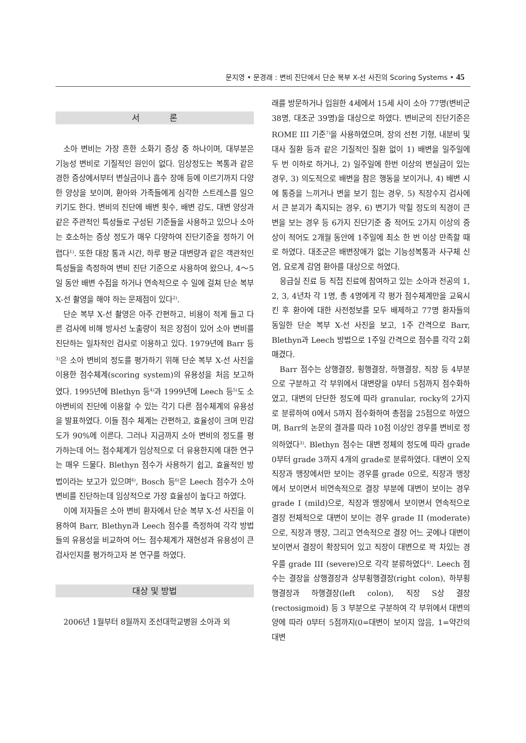문지영 • 문경래 : 변비 진단에서 단순 복부 X-선 사진의 Scoring Systems • 45
서 론
소아 변비는 가장 흔한 소화기 증상 중 하나이며, 대부분은 기능성 변비로 기질적인 원인이 없다. 임상정도는 복통과 같은 경한 증상에서부터 변실금이나 흡수 장애 등에 이르기까지 다양한 양상을 보이며, 환아와 가족들에게 심각한 스트레스를 일으키기도 한다. 변비의 진단에 배변 횟수, 배변 강도, 대변 양상과 같은 주관적인 특성들로 구성된 기준들을 사용하고 있으나 소아는 호소하는 증상 정도가 매우 다양하여 진단기준을 정하기 어렵다<sup>1)</sup>. 또한 대장 통과 시간, 하루 평균 대변량과 같은 객관적인 특성들을 측정하여 변비 진단 기준으로 사용하여 왔으나, 4～5일 동안 배변 수집을 하거나 연속적으로 수 일에 걸쳐 단순 복부 X-선 촬영을 해야 하는 문제점이 있다<sup>2)</sup>.
단순 복부 X-선 촬영은 아주 간편하고, 비용이 적게 들고 다른 검사에 비해 방사선 노출량이 적은 장점이 있어 소아 변비를 진단하는 일차적인 검사로 이용하고 있다. 1979년에 Barr 등<sup>3)</sup>은 소아 변비의 정도를 평가하기 위해 단순 복부 X-선 사진을 이용한 점수체계(scoring system)의 유용성을 처음 보고하였다. 1995년에 Blethyn 등<sup>4)</sup>과 1999년에 Leech 등<sup>5)</sup>도 소아변비의 진단에 이용할 수 있는 각기 다른 점수체계의 유용성을 발표하였다. 이들 점수 체계는 간편하고, 효율성이 크며 민감도가 90%에 이른다. 그러나 지금까지 소아 변비의 정도를 평가하는데 어느 점수체계가 임상적으로 더 유용한지에 대한 연구는 매우 드물다. Blethyn 점수가 사용하기 쉽고, 효율적인 방법이라는 보고가 있으며<sup>4)</sup>, Bosch 등<sup>6)</sup>은 Leech 점수가 소아 변비를 진단하는데 임상적으로 가장 효율성이 높다고 하였다.
이에 저자들은 소아 변비 환자에서 단순 복부 X-선 사진을 이용하여 Barr, Blethyn과 Leech 점수를 측정하여 각각 방법들의 유용성을 비교하여 어느 점수체계가 재현성과 유용성이 큰 검사인지를 평가하고자 본 연구를 하였다.
대상 및 방법
2006년 1월부터 8월까지 조선대학교병원 소아과 외
래를 방문하거나 입원한 4세에서 15세 사이 소아 77명(변비군 38명, 대조군 39명)을 대상으로 하였다. 변비군의 진단기준은 ROME III 기준<sup>7)</sup>을 사용하였으며, 장의 선천 기형, 내분비 및 대사 질환 등과 같은 기질적인 질환 없이 1) 배변을 일주일에 두 번 이하로 하거나, 2) 일주일에 한번 이상의 변실금이 있는 경우, 3) 의도적으로 배변을 참은 행동을 보이거나, 4) 배변 시에 통증을 느끼거나 변을 보기 힘는 경우, 5) 직장수지 검사에서 큰 분괴가 촉지되는 경우, 6) 변기가 막힐 정도의 직경이 큰 변을 보는 경우 등 6가지 진단기준 중 적어도 2가지 이상의 증상이 적어도 2개월 동안에 1주일에 최소 한 번 이상 만족할 때로 하였다. 대조군은 배변장애가 없는 기능성복통과 사구체 신염, 요로계 감염 환아를 대상으로 하였다.
응급실 진료 등 직접 진료에 참여하고 있는 소아과 전공의 1, 2, 3, 4년차 각 1명, 총 4명에게 각 평가 점수체계만을 교육시킨 후 환아에 대한 사전정보를 모두 배제하고 77명 환자들의 동일한 단순 복부 X-선 사진을 보고, 1주 간격으로 Barr, Blethyn과 Leech 방법으로 1주일 간격으로 점수를 각각 2회 매겼다.
Barr 점수는 상행결장, 횡행결장, 하행결장, 직장 등 4부분으로 구분하고 각 부위에서 대변량을 0부터 5점까지 점수화하였고, 대변의 단단한 정도에 따라 granular, rocky의 2가지로 분류하여 0에서 5까지 점수화하여 총점을 25점으로 하였으며, Barr의 논문의 결과를 따라 10점 이상인 경우를 변비로 정의하였다<sup>3)</sup>. Blethyn 점수는 대변 정체의 정도에 따라 grade 0부터 grade 3까지 4개의 grade로 분류하였다. 대변이 오직 직장과 맹장에서만 보이는 경우를 grade 0으로, 직장과 맹장에서 보이면서 비연속적으로 결장 부분에 대변이 보이는 경우 grade I (mild)으로, 직장과 맹장에서 보이면서 연속적으로 결장 전체적으로 대변이 보이는 경우 grade II (moderate)으로, 직장과 맹장, 그리고 연속적으로 결장 어느 곳에나 대변이 보이면서 결장이 확장되어 있고 직장이 대변으로 꽉 차있는 경우를 grade III (severe)으로 각각 분류하였다<sup>4)</sup>. Leech 점수는 결장을 상행결장과 상부횡행결장(right colon), 하부횡행결장과 하행결장(left colon), 직장 S상 결장(rectosigmoid) 등 3 부분으로 구분하여 각 부위에서 대변의 양에 따라 0부터 5점까지(0=대변이 보이지 않음, 1=약간의 대변